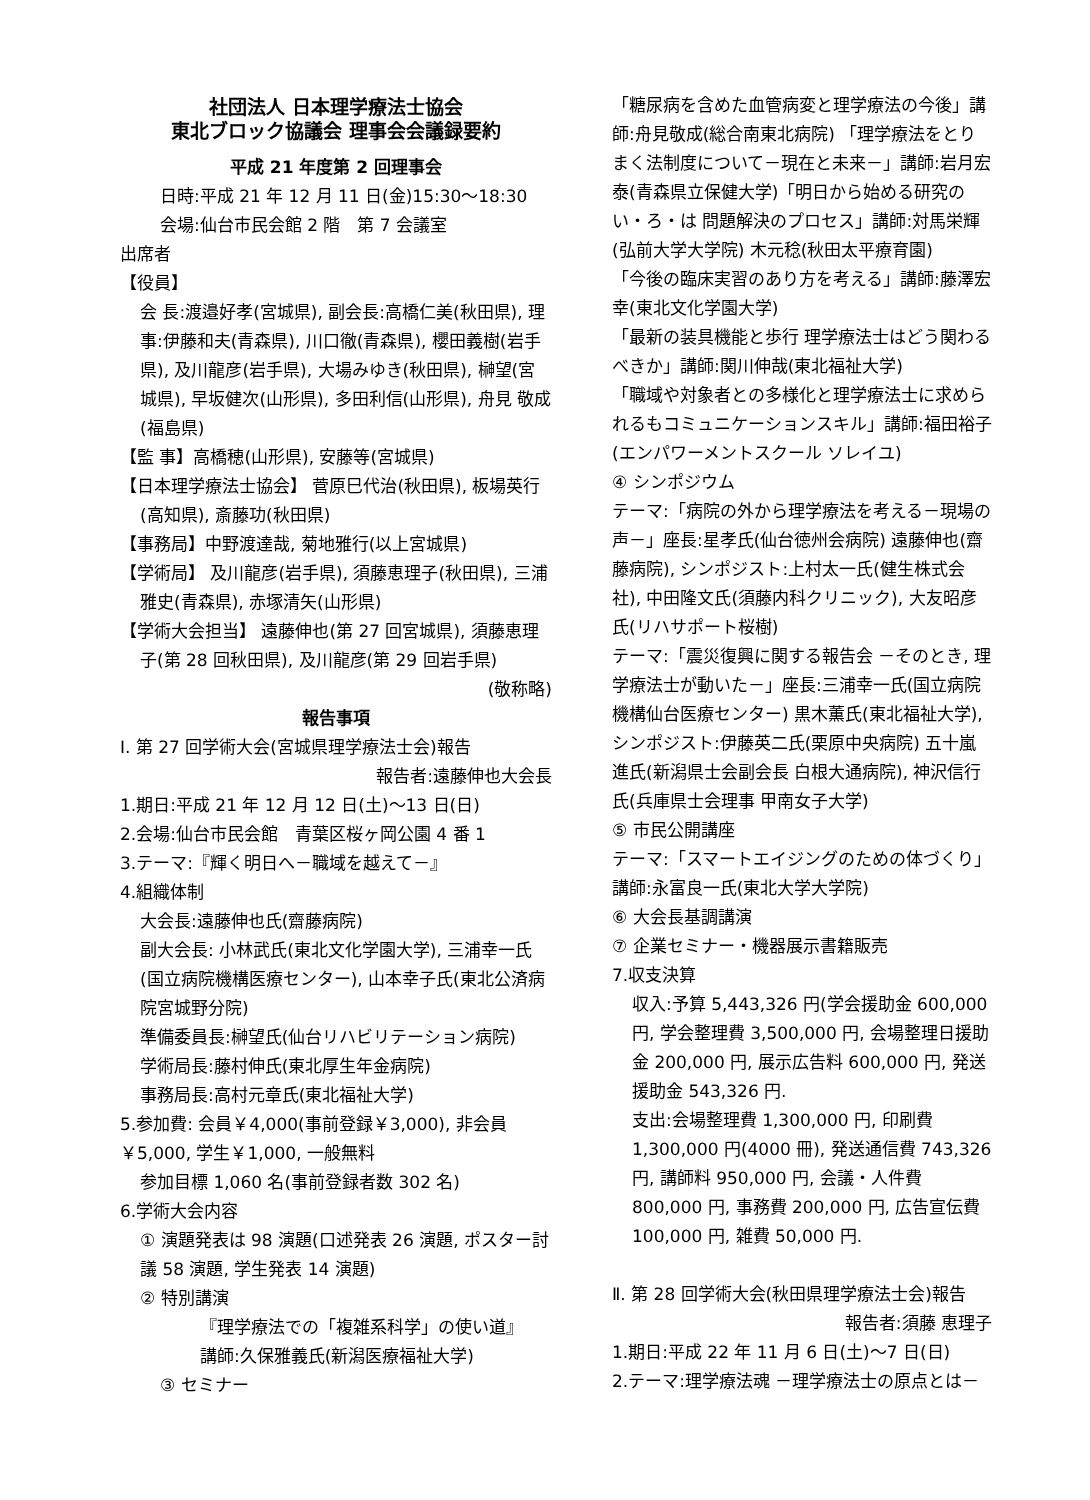社団法人 日本理学療法士協会
東北ブロック協議会 理事会会議録要約
平成 21 年度第 2 回理事会
日時:平成 21 年 12 月 11 日(金)15:30～18:30
会場:仙台市民会館 2 階　第 7 会議室
出席者
【役員】
会 長:渡邉好孝(宮城県), 副会長:高橋仁美(秋田県), 理 事:伊藤和夫(青森県), 川口徹(青森県), 櫻田義樹(岩手県), 及川龍彦(岩手県), 大場みゆき(秋田県), 榊望(宮城県), 早坂健次(山形県), 多田利信(山形県), 舟見 敬成 (福島県)
【監 事】高橋穂(山形県), 安藤等(宮城県)
【日本理学療法士協会】 菅原巳代治(秋田県), 板場英行(高知県), 斎藤功(秋田県)
【事務局】中野渡達哉, 菊地雅行(以上宮城県)
【学術局】 及川龍彦(岩手県), 須藤恵理子(秋田県), 三浦雅史(青森県), 赤塚清矢(山形県)
【学術大会担当】 遠藤伸也(第 27 回宮城県), 須藤恵理子(第 28 回秋田県), 及川龍彦(第 29 回岩手県)
(敬称略)
報告事項
Ⅰ. 第 27 回学術大会(宮城県理学療法士会)報告
報告者:遠藤伸也大会長
1.期日:平成 21 年 12 月 12 日(土)～13 日(日)
2.会場:仙台市民会館　青葉区桜ヶ岡公園 4 番 1
3.テーマ:『輝く明日へ－職域を越えて－』
4.組織体制
大会長:遠藤伸也氏(齋藤病院)
副大会長: 小林武氏(東北文化学園大学), 三浦幸一氏(国立病院機構医療センター), 山本幸子氏(東北公済病院宮城野分院)
準備委員長:榊望氏(仙台リハビリテーション病院)
学術局長:藤村伸氏(東北厚生年金病院)
事務局長:高村元章氏(東北福祉大学)
5.参加費: 会員￥4,000(事前登録￥3,000), 非会員￥5,000, 学生￥1,000, 一般無料
参加目標 1,060 名(事前登録者数 302 名)
6.学術大会内容
① 演題発表は 98 演題(口述発表 26 演題, ポスター討議 58 演題, 学生発表 14 演題)
② 特別講演
『理学療法での「複雑系科学」の使い道』
講師:久保雅義氏(新潟医療福祉大学)
③ セミナー
「糖尿病を含めた血管病変と理学療法の今後」講師:舟見敬成(総合南東北病院) 「理学療法をとりまく法制度について－現在と未来－」講師:岩月宏泰(青森県立保健大学)「明日から始める研究のい・ろ・は 問題解決のプロセス」講師:対馬栄輝(弘前大学大学院) 木元稔(秋田太平療育園)
「今後の臨床実習のあり方を考える」講師:藤澤宏幸(東北文化学園大学)
「最新の装具機能と歩行 理学療法士はどう関わるべきか」講師:関川伸哉(東北福祉大学)
「職域や対象者との多様化と理学療法士に求められるもコミュニケーションスキル」講師:福田裕子(エンパワーメントスクール ソレイユ)
④ シンポジウム
テーマ:「病院の外から理学療法を考える－現場の声－」座長:星孝氏(仙台徳州会病院) 遠藤伸也(齋藤病院), シンポジスト:上村太一氏(健生株式会社), 中田隆文氏(須藤内科クリニック), 大友昭彦氏(リハサポート桜樹)
テーマ:「震災復興に関する報告会 －そのとき, 理学療法士が動いた－」座長:三浦幸一氏(国立病院機構仙台医療センター) 黒木薫氏(東北福祉大学), シンポジスト:伊藤英二氏(栗原中央病院) 五十嵐進氏(新潟県士会副会長 白根大通病院), 神沢信行氏(兵庫県士会理事 甲南女子大学)
⑤ 市民公開講座
テーマ:「スマートエイジングのための体づくり」講師:永富良一氏(東北大学大学院)
⑥ 大会長基調講演
⑦ 企業セミナー・機器展示書籍販売
7.収支決算
収入:予算 5,443,326 円(学会援助金 600,000 円, 学会整理費 3,500,000 円, 会場整理日援助金 200,000 円, 展示広告料 600,000 円, 発送援助金 543,326 円.
支出:会場整理費 1,300,000 円, 印刷費 1,300,000 円(4000 冊), 発送通信費 743,326 円, 講師料 950,000 円, 会議・人件費 800,000 円, 事務費 200,000 円, 広告宣伝費 100,000 円, 雑費 50,000 円.
Ⅱ. 第 28 回学術大会(秋田県理学療法士会)報告
報告者:須藤 恵理子
1.期日:平成 22 年 11 月 6 日(土)～7 日(日)
2.テーマ:理学療法魂 －理学療法士の原点とは－